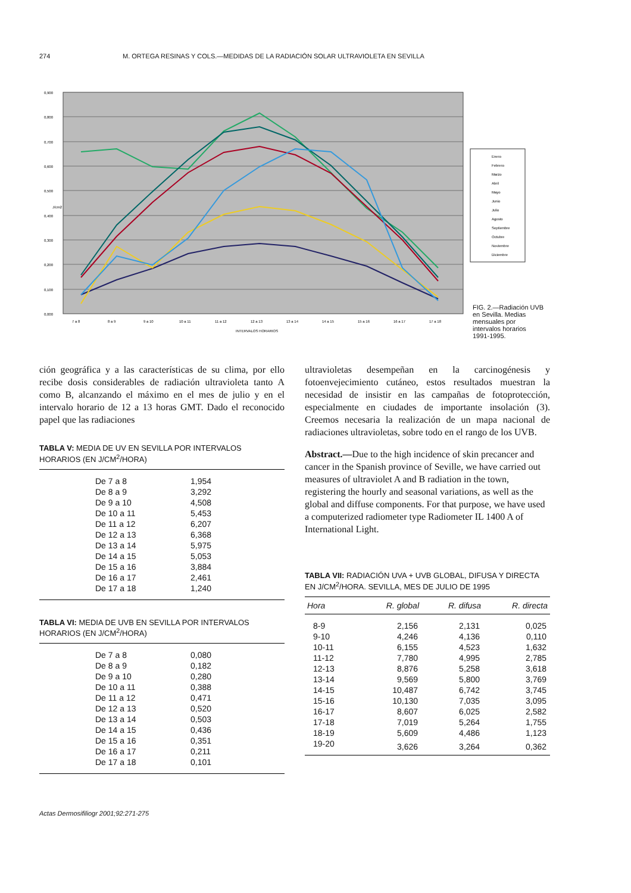274 M. ORTEGA RESINAS Y COLS.—MEDIDAS DE LA RADIACIÓN SOLAR ULTRAVIOLETA EN SEVILLA
0,900
0,800
0,700
0,600
0,500
0,400
0,300
0,200
0,100
0,000
7 a 8
8 a 9
9 a 10
10 a 11
11 a 12
12 a 13
13 a 14
14 a 15
15 a 16
16 a 17
17 a 18
INTERVALOS HORARIOS
J/cm2
Enero
Febrero
Marzo
Abril
Mayo
Junio
Julio
Agosto
Septiembre
Octubre
Noviembre
Diciembre
FIG. 2.—Radiación UVB en Sevilla. Medias mensuales por intervalos horarios 1991-1995.
ción geográfica y a las características de su clima, por ello recibe dosis considerables de radiación ultravioleta tanto A como B, alcanzando el máximo en el mes de julio y en el intervalo horario de 12 a 13 horas GMT. Dado el reconocido papel que las radiaciones
TABLA V: MEDIA DE UV EN SEVILLA POR INTERVALOS HORARIOS (EN J/CM<sup>2</sup>/HORA)
| De 7 a 8 | 1,954 |
| De 8 a 9 | 3,292 |
| De 9 a 10 | 4,508 |
| De 10 a 11 | 5,453 |
| De 11 a 12 | 6,207 |
| De 12 a 13 | 6,368 |
| De 13 a 14 | 5,975 |
| De 14 a 15 | 5,053 |
| De 15 a 16 | 3,884 |
| De 16 a 17 | 2,461 |
| De 17 a 18 | 1,240 |
TABLA VI: MEDIA DE UVB EN SEVILLA POR INTERVALOS HORARIOS (EN J/CM<sup>2</sup>/HORA)
| De 7 a 8 | 0,080 |
| De 8 a 9 | 0,182 |
| De 9 a 10 | 0,280 |
| De 10 a 11 | 0,388 |
| De 11 a 12 | 0,471 |
| De 12 a 13 | 0,520 |
| De 13 a 14 | 0,503 |
| De 14 a 15 | 0,436 |
| De 15 a 16 | 0,351 |
| De 16 a 17 | 0,211 |
| De 17 a 18 | 0,101 |
ultravioletas desempeñan en la carcinogénesis y fotoenvejecimiento cutáneo, estos resultados muestran la necesidad de insistir en las campañas de fotoprotección, especialmente en ciudades de importante insolación (3). Creemos necesaria la realización de un mapa nacional de radiaciones ultravioletas, sobre todo en el rango de los UVB.
Abstract.—Due to the high incidence of skin precancer and cancer in the Spanish province of Seville, we have carried out measures of ultraviolet A and B radiation in the town, registering the hourly and seasonal variations, as well as the global and diffuse components. For that purpose, we have used a computerized radiometer type Radiometer IL 1400 A of International Light.
TABLA VII: RADIACIÓN UVA + UVB GLOBAL, DIFUSA Y DIRECTA EN J/CM<sup>2</sup>/HORA. SEVILLA, MES DE JULIO DE 1995
| Hora | R. global | R. difusa | R. directa |
| --- | --- | --- | --- |
| 8-9 | 2,156 | 2,131 | 0,025 |
| 9-10 | 4,246 | 4,136 | 0,110 |
| 10-11 | 6,155 | 4,523 | 1,632 |
| 11-12 | 7,780 | 4,995 | 2,785 |
| 12-13 | 8,876 | 5,258 | 3,618 |
| 13-14 | 9,569 | 5,800 | 3,769 |
| 14-15 | 10,487 | 6,742 | 3,745 |
| 15-16 | 10,130 | 7,035 | 3,095 |
| 16-17 | 8,607 | 6,025 | 2,582 |
| 17-18 | 7,019 | 5,264 | 1,755 |
| 18-19 | 5,609 | 4,486 | 1,123 |
| 19-20 | 3,626 | 3,264 | 0,362 |
Actas Dermosifiliogr 2001;92:271-275